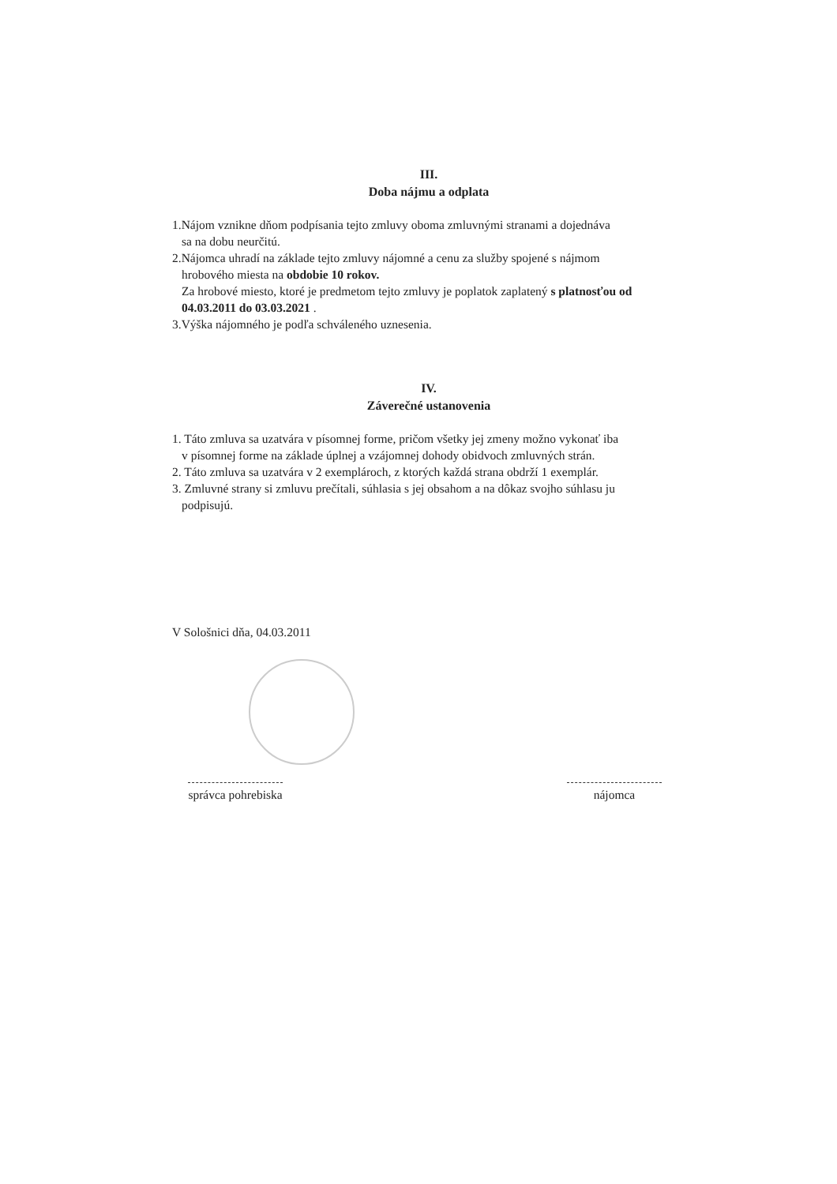III.
Doba nájmu a odplata
1.Nájom vznikne dňom podpísania tejto zmluvy oboma zmluvnými stranami a dojednáva
sa na dobu neurčitú.
2.Nájomca uhradí na základe tejto zmluvy nájomné a cenu za služby spojené s nájmom
hrobového miesta na obdobie 10 rokov.
Za hrobové miesto, ktoré je predmetom tejto zmluvy je poplatok zaplatený s platnosťou od 04.03.2011 do 03.03.2021 .
3.Výška nájomného je podľa schváleného uznesenia.
IV.
Záverečné ustanovenia
1. Táto zmluva sa uzatvára v písomnej forme, pričom všetky jej zmeny možno vykonať iba
v písomnej forme na základe úplnej a vzájomnej dohody obidvoch zmluvných strán.
2. Táto zmluva sa uzatvára v 2 exemplároch, z ktorých každá strana obdrží 1 exemplár.
3. Zmluvné strany si zmluvu prečítali, súhlasia s jej obsahom a na dôkaz svojho súhlasu ju
podpisujú.
V Sološnici dňa, 04.03.2011
správca pohrebiska nájomca